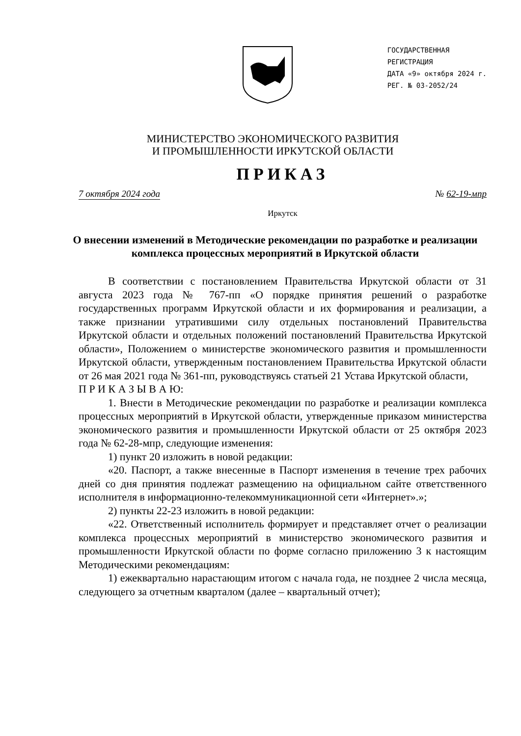ГОСУДАРСТВЕННАЯ
РЕГИСТРАЦИЯ
ДАТА «9» октября 2024 г.
РЕГ. № 03-2052/24
МИНИСТЕРСТВО ЭКОНОМИЧЕСКОГО РАЗВИТИЯ
И ПРОМЫШЛЕННОСТИ ИРКУТСКОЙ ОБЛАСТИ
ПРИКАЗ
7 октября 2024 года № 62-19-мпр
Иркутск
О внесении изменений в Методические рекомендации по разработке и реализации комплекса процессных мероприятий в Иркутской области
В соответствии с постановлением Правительства Иркутской области от 31 августа 2023 года № 767-пп «О порядке принятия решений о разработке государственных программ Иркутской области и их формирования и реализации, а также признании утратившими силу отдельных постановлений Правительства Иркутской области и отдельных положений постановлений Правительства Иркутской области», Положением о министерстве экономического развития и промышленности Иркутской области, утвержденным постановлением Правительства Иркутской области от 26 мая 2021 года № 361-пп, руководствуясь статьей 21 Устава Иркутской области,
П Р И К А З Ы В А Ю:
1. Внести в Методические рекомендации по разработке и реализации комплекса процессных мероприятий в Иркутской области, утвержденные приказом министерства экономического развития и промышленности Иркутской области от 25 октября 2023 года № 62-28-мпр, следующие изменения:
1) пункт 20 изложить в новой редакции:
«20. Паспорт, а также внесенные в Паспорт изменения в течение трех рабочих дней со дня принятия подлежат размещению на официальном сайте ответственного исполнителя в информационно-телекоммуникационной сети «Интернет».»;
2) пункты 22-23 изложить в новой редакции:
«22. Ответственный исполнитель формирует и представляет отчет о реализации комплекса процессных мероприятий в министерство экономического развития и промышленности Иркутской области по форме согласно приложению 3 к настоящим Методическими рекомендациям:
1) ежеквартально нарастающим итогом с начала года, не позднее 2 числа месяца, следующего за отчетным кварталом (далее – квартальный отчет);